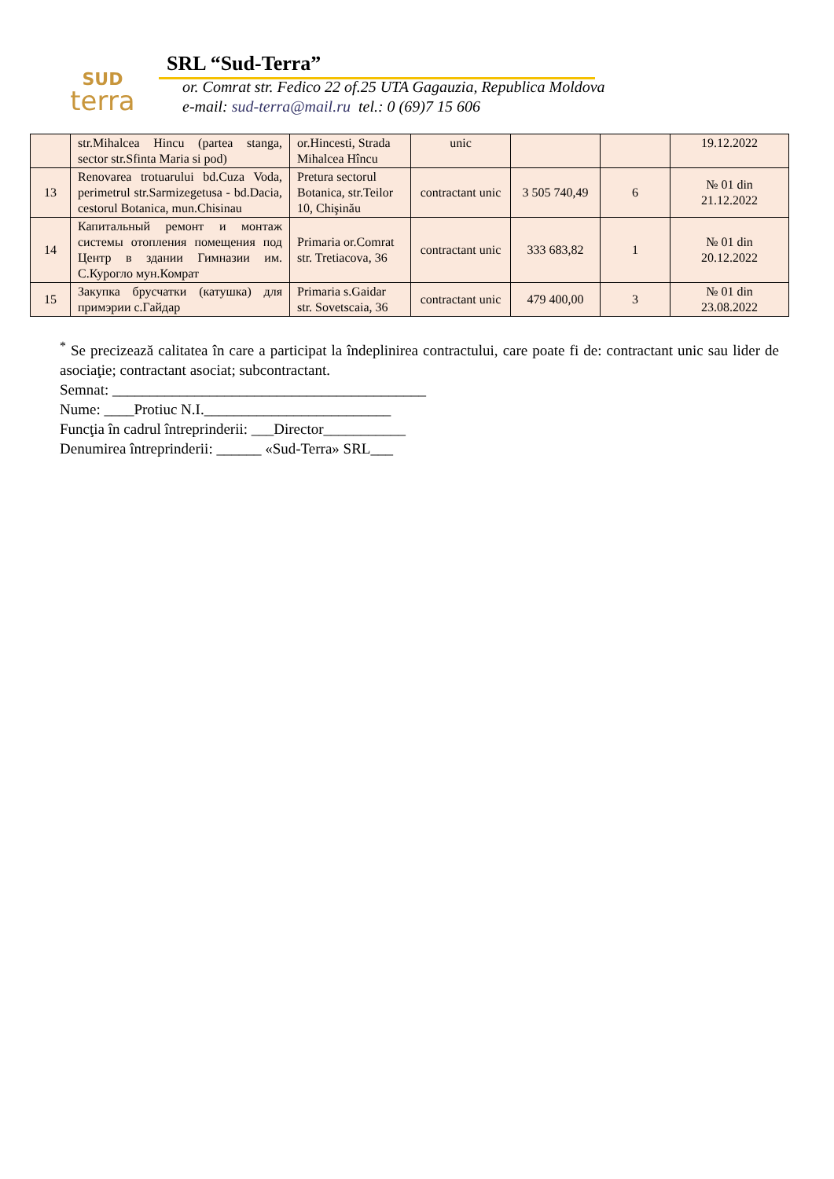SUD
terra
SRL “Sud-Terra”
or. Comrat str. Fedico 22 of.25 UTA Gagauzia, Republica Moldova
e-mail: sud-terra@mail.ru tel.: 0 (69)7 15 606
| | str.Mihalcea Hincu (partea stanga, sector str.Sfinta Maria si pod) | or.Hincesti, Strada Mihalcea Hîncu | unic | | | 19.12.2022 |
| 13 | Renovarea trotuarului bd.Cuza Voda, perimetrul str.Sarmizegetusa - bd.Dacia, cestorul Botanica, mun.Chisinau | Pretura sectorul Botanica, str.Teilor 10, Chişinău | contractant unic | 3 505 740,49 | 6 | № 01 din 21.12.2022 |
| 14 | Капитальный ремонт и монтаж системы отопления помещения под Центр в здании Гимназии им. С.Курогло мун.Комрат | Primaria or.Comrat str. Tretiacova, 36 | contractant unic | 333 683,82 | 1 | № 01 din 20.12.2022 |
| 15 | Закупка брусчатки (катушка) для примэрии с.Гайдар | Primaria s.Gaidar str. Sovetscaia, 36 | contractant unic | 479 400,00 | 3 | № 01 din 23.08.2022 |
<sup>*</sup> Se precizează calitatea în care a participat la îndeplinirea contractului, care poate fi de: contractant unic sau lider de asociaţie; contractant asociat; subcontractant.
Semnat: __________________________________________
Nume: ____Protiuc N.I._________________________
Funcţia în cadrul întreprinderii: ___Director___________
Denumirea întreprinderii: ______ «Sud-Terra» SRL___